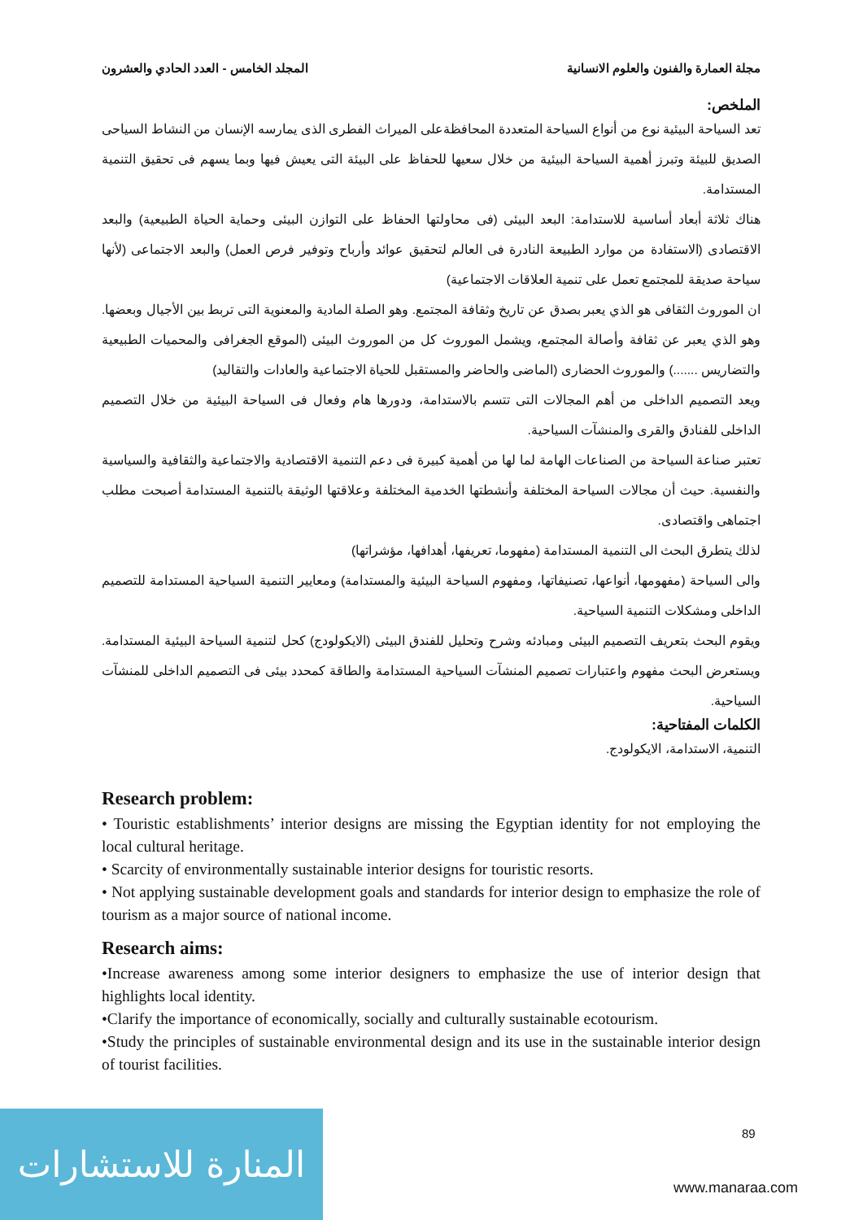مجلة العمارة والفنون والعلوم الانسانية المجلد الخامس - العدد الحادي والعشرون
الملخص:
تعد السياحة البيئية نوع من أنواع السياحة المتعددة المحافظةعلى الميراث الفطرى الذى يمارسه الإنسان من النشاط السياحى الصديق للبيئة وتبرز أهمية السياحة البيئية من خلال سعيها للحفاظ على البيئة التى يعيش فيها وبما يسهم فى تحقيق التنمية المستدامة.
هناك ثلاثة أبعاد أساسية للاستدامة: البعد البيئى (فى محاولتها الحفاظ على التوازن البيئى وحماية الحياة الطبيعية) والبعد الاقتصادى (الاستفادة من موارد الطبيعة النادرة فى العالم لتحقيق عوائد وأرباح وتوفير فرص العمل) والبعد الاجتماعى (لأنها سياحة صديقة للمجتمع تعمل على تنمية العلاقات الاجتماعية)
ان الموروث الثقافى هو الذي يعبر بصدق عن تاريخ وثقافة المجتمع. وهو الصلة المادية والمعنوية التى تربط بين الأجيال وبعضها. وهو الذي يعبر عن ثقافة وأصالة المجتمع، ويشمل الموروث كل من الموروث البيئى (الموقع الجغرافى والمحميات الطبيعية والتضاريس .......) والموروث الحضارى (الماضى والحاضر والمستقبل للحياة الاجتماعية والعادات والتقاليد)
ويعد التصميم الداخلى من أهم المجالات التى تتسم بالاستدامة، ودورها هام وفعال فى السياحة البيئية من خلال التصميم الداخلى للفنادق والقرى والمنشآت السياحية.
تعتبر صناعة السياحة من الصناعات الهامة لما لها من أهمية كبيرة فى دعم التنمية الاقتصادية والاجتماعية والثقافية والسياسية والنفسية. حيث أن مجالات السياحة المختلفة وأنشطتها الخدمية المختلفة وعلاقتها الوثيقة بالتنمية المستدامة أصبحت مطلب اجتماهى واقتصادى.
لذلك يتطرق البحث الى التنمية المستدامة (مفهوما، تعريفها، أهدافها، مؤشراتها)
والى السياحة (مفهومها، أنواعها، تصنيفاتها، ومفهوم السياحة البيئية والمستدامة) ومعايير التنمية السياحية المستدامة للتصميم الداخلى ومشكلات التنمية السياحية.
ويقوم البحث بتعريف التصميم البيئى ومبادئه وشرح وتحليل للفندق البيئى (الايكولودج) كحل لتنمية السياحة البيئية المستدامة. ويستعرض البحث مفهوم واعتبارات تصميم المنشآت السياحية المستدامة والطاقة كمحدد بيئى فى التصميم الداخلى للمنشآت السياحية.
الكلمات المفتاحية:
التنمية، الاستدامة، الايكولودج.
Research problem:
• Touristic establishments’ interior designs are missing the Egyptian identity for not employing the local cultural heritage.
• Scarcity of environmentally sustainable interior designs for touristic resorts.
• Not applying sustainable development goals and standards for interior design to emphasize the role of tourism as a major source of national income.
Research aims:
•Increase awareness among some interior designers to emphasize the use of interior design that highlights local identity.
•Clarify the importance of economically, socially and culturally sustainable ecotourism.
•Study the principles of sustainable environmental design and its use in the sustainable interior design of tourist facilities.
89
المنارة للاستشارات
www.manaraa.com